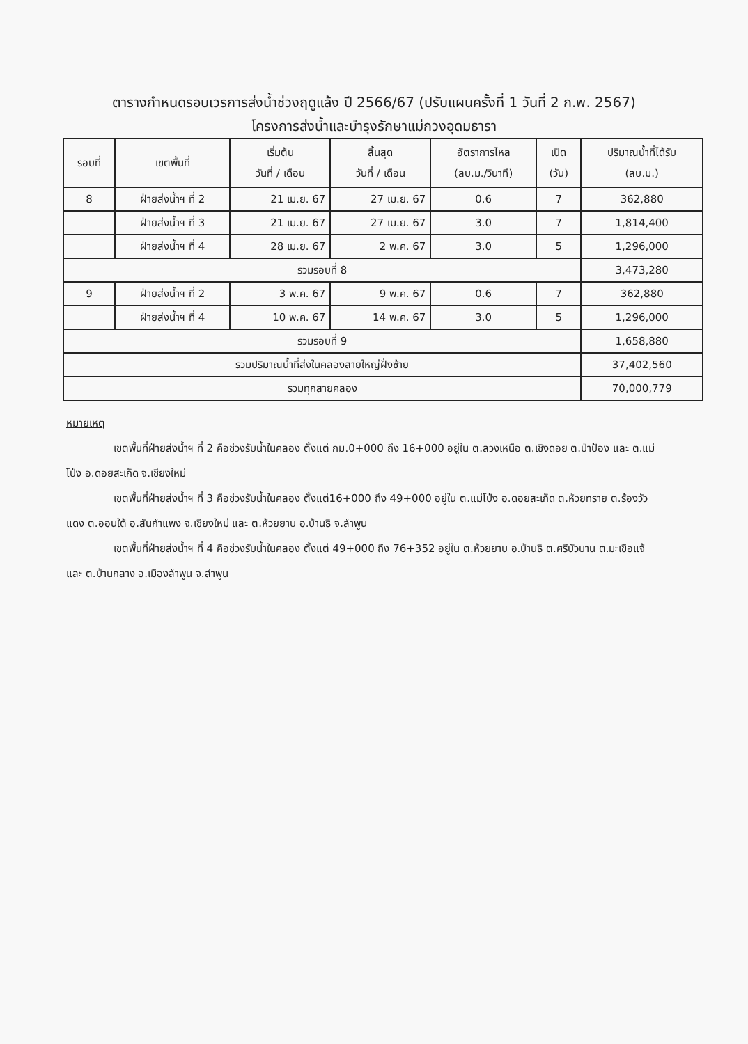ตารางกำหนดรอบเวรการส่งน้ำช่วงฤดูแล้ง ปี 2566/67 (ปรับแผนครั้งที่ 1 วันที่ 2 ก.พ. 2567)
โครงการส่งน้ำและบำรุงรักษาแม่กวงอุดมธารา
| รอบที่ | เขตพื้นที่ | เริ่มต้น วันที่ / เดือน | สิ้นสุด วันที่ / เดือน | อัตราการไหล (ลบ.ม./วินาที) | เปิด (วัน) | ปริมาณน้ำที่ได้รับ (ลบ.ม.) |
| --- | --- | --- | --- | --- | --- | --- |
| 8 | ฝ่ายส่งน้ำฯ ที่ 2 | 21 เม.ย. 67 | 27 เม.ย. 67 | 0.6 | 7 | 362,880 |
| | ฝ่ายส่งน้ำฯ ที่ 3 | 21 เม.ย. 67 | 27 เม.ย. 67 | 3.0 | 7 | 1,814,400 |
| | ฝ่ายส่งน้ำฯ ที่ 4 | 28 เม.ย. 67 | 2 พ.ค. 67 | 3.0 | 5 | 1,296,000 |
| รวมรอบที่ 8 | | | | | | 3,473,280 |
| 9 | ฝ่ายส่งน้ำฯ ที่ 2 | 3 พ.ค. 67 | 9 พ.ค. 67 | 0.6 | 7 | 362,880 |
| | ฝ่ายส่งน้ำฯ ที่ 4 | 10 พ.ค. 67 | 14 พ.ค. 67 | 3.0 | 5 | 1,296,000 |
| รวมรอบที่ 9 | | | | | | 1,658,880 |
| รวมปริมาณน้ำที่ส่งในคลองสายใหญ่ฝั่งซ้าย | | | | | | 37,402,560 |
| รวมทุกสายคลอง | | | | | | 70,000,779 |
หมายเหตุ
เขตพื้นที่ฝ่ายส่งน้ำฯ ที่ 2 คือช่วงรับน้ำในคลอง ตั้งแต่ กม.0+000 ถึง 16+000 อยู่ใน ต.ลวงเหนือ ต.เชิงดอย ต.ป่าป้อง และ ต.แม่โป่ง อ.ดอยสะเก็ด จ.เชียงใหม่
เขตพื้นที่ฝ่ายส่งน้ำฯ ที่ 3 คือช่วงรับน้ำในคลอง ตั้งแต่16+000 ถึง 49+000 อยู่ใน ต.แม่โป่ง อ.ดอยสะเก็ด ต.ห้วยทราย ต.ร้องวัวแดง ต.ออนใต้ อ.สันกำแพง จ.เชียงใหม่ และ ต.ห้วยยาบ อ.บ้านธิ จ.ลำพูน
เขตพื้นที่ฝ่ายส่งน้ำฯ ที่ 4 คือช่วงรับน้ำในคลอง ตั้งแต่ 49+000 ถึง 76+352 อยู่ใน ต.ห้วยยาบ อ.บ้านธิ ต.ศรีบัวบาน ต.มะเขือแจ้ และ ต.บ้านกลาง อ.เมืองลำพูน จ.ลำพูน